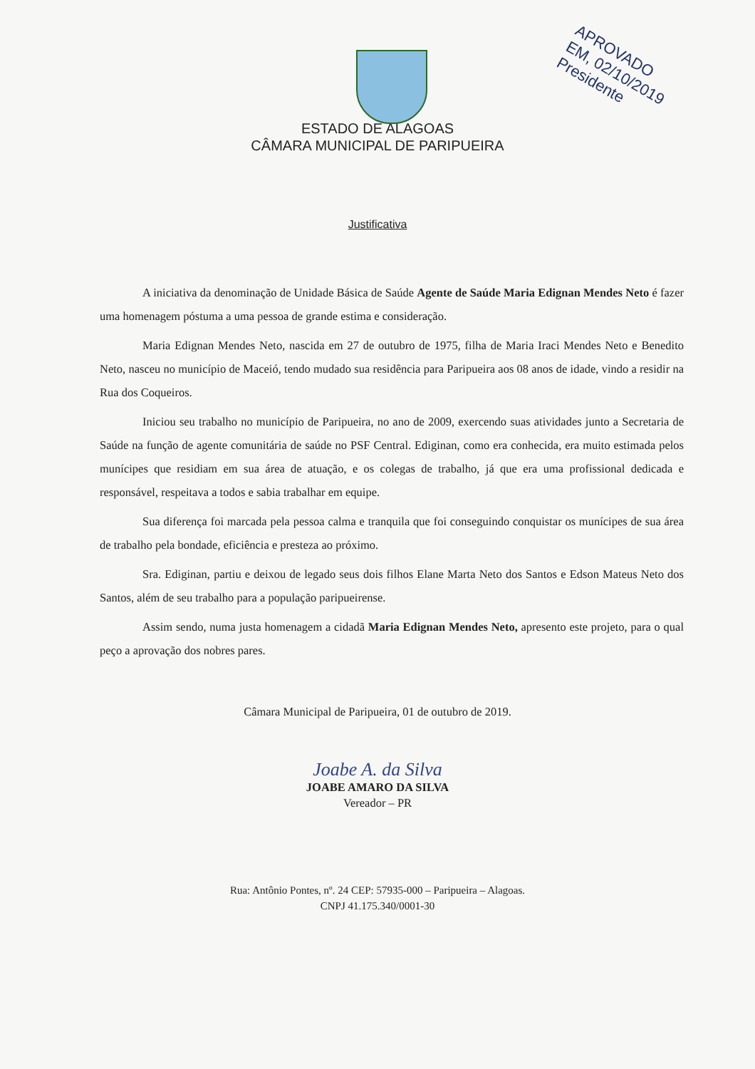APROVADO
EM, 02/10/2019
Presidente
ESTADO DE ALAGOAS
CÂMARA MUNICIPAL DE PARIPUEIRA
Justificativa
A iniciativa da denominação de Unidade Básica de Saúde Agente de Saúde Maria Edignan Mendes Neto é fazer uma homenagem póstuma a uma pessoa de grande estima e consideração.
Maria Edignan Mendes Neto, nascida em 27 de outubro de 1975, filha de Maria Iraci Mendes Neto e Benedito Neto, nasceu no município de Maceió, tendo mudado sua residência para Paripueira aos 08 anos de idade, vindo a residir na Rua dos Coqueiros.
Iniciou seu trabalho no município de Paripueira, no ano de 2009, exercendo suas atividades junto a Secretaria de Saúde na função de agente comunitária de saúde no PSF Central. Ediginan, como era conhecida, era muito estimada pelos munícipes que residiam em sua área de atuação, e os colegas de trabalho, já que era uma profissional dedicada e responsável, respeitava a todos e sabia trabalhar em equipe.
Sua diferença foi marcada pela pessoa calma e tranquila que foi conseguindo conquistar os munícipes de sua área de trabalho pela bondade, eficiência e presteza ao próximo.
Sra. Ediginan, partiu e deixou de legado seus dois filhos Elane Marta Neto dos Santos e Edson Mateus Neto dos Santos, além de seu trabalho para a população paripueirense.
Assim sendo, numa justa homenagem a cidadã Maria Edignan Mendes Neto, apresento este projeto, para o qual peço a aprovação dos nobres pares.
Câmara Municipal de Paripueira, 01 de outubro de 2019.
Joabe A. da Silva
JOABE AMARO DA SILVA
Vereador – PR
Rua: Antônio Pontes, nº. 24 CEP: 57935-000 – Paripueira – Alagoas.
CNPJ 41.175.340/0001-30